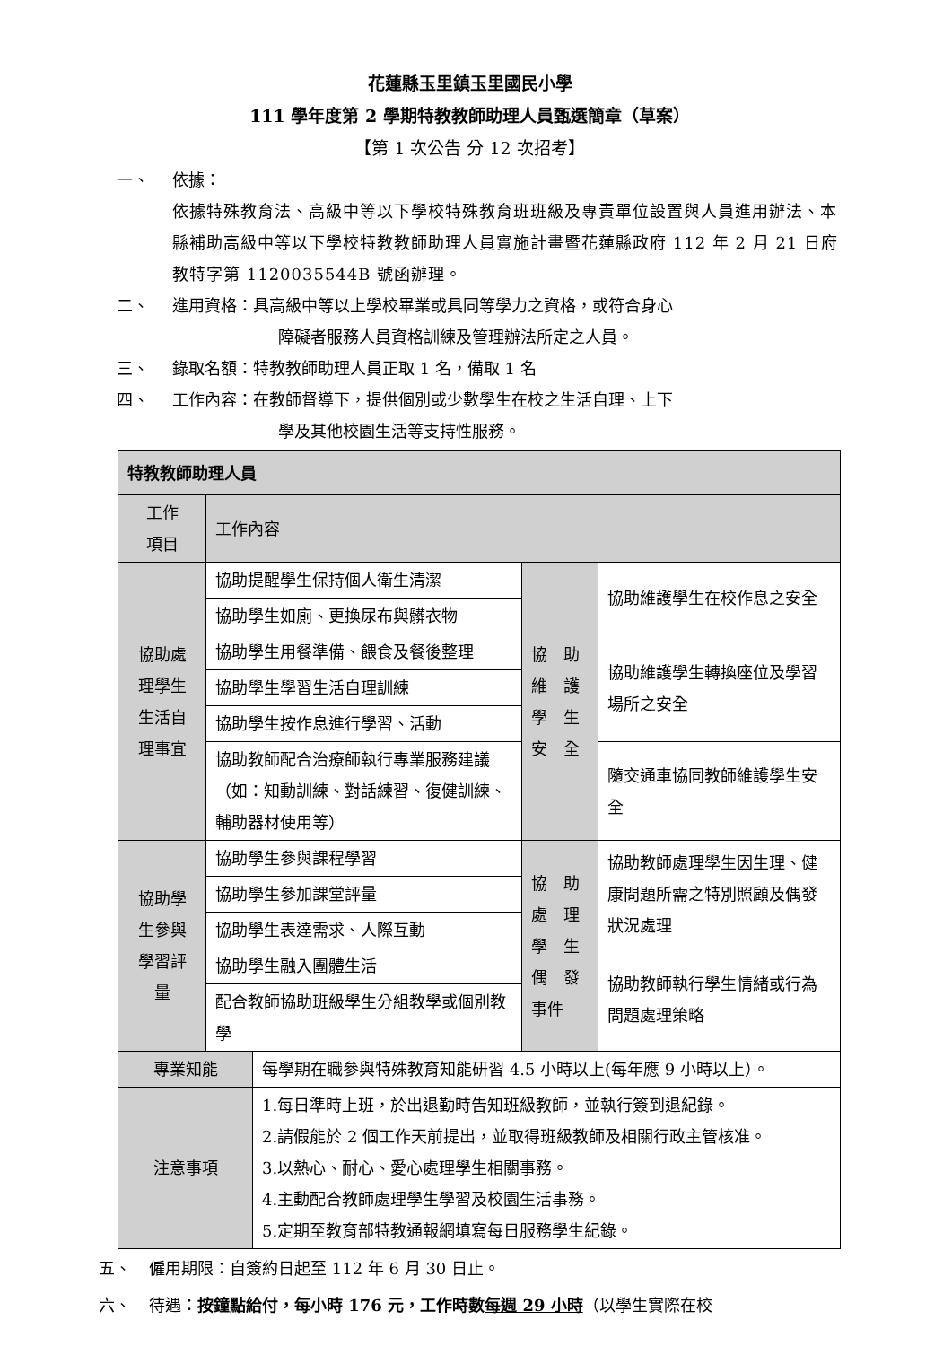花蓮縣玉里鎮玉里國民小學
111 學年度第 2 學期特教教師助理人員甄選簡章（草案）
【第 1 次公告 分 12 次招考】
一、 依據：
依據特殊教育法、高級中等以下學校特殊教育班班級及專責單位設置與人員進用辦法、本縣補助高級中等以下學校特教教師助理人員實施計畫暨花蓮縣政府 112 年 2 月 21 日府教特字第 1120035544B 號函辦理。
二、 進用資格：具高級中等以上學校畢業或具同等學力之資格，或符合身心
障礙者服務人員資格訓練及管理辦法所定之人員。
三、 錄取名額：特教教師助理人員正取 1 名，備取 1 名
四、 工作內容：在教師督導下，提供個別或少數學生在校之生活自理、上下
學及其他校園生活等支持性服務。
| 特教教師助理人員 | | | | |
| 工作 項目 | 工作內容 | | | |
| 協助處 理學生 生活自 理事宜 | 協助提醒學生保持個人衛生清潔 | | 協 助 維 護 學 生 安 全 | 協助維護學生在校作息之安全 |
| | 協助學生如廁、更換尿布與髒衣物 | | | |
| | 協助學生用餐準備、餵食及餐後整理 | | | 協助維護學生轉換座位及學習場所之安全 |
| | 協助學生學習生活自理訓練 | | | |
| | 協助學生按作息進行學習、活動 | | | |
| | 協助教師配合治療師執行專業服務建議（如：知動訓練、對話練習、復健訓練、輔助器材使用等） | | | 隨交通車協同教師維護學生安全 |
| 協助學 生參與 學習評 量 | 協助學生參與課程學習 | | 協 助 處 理 學 生 偶 發 事件 | 協助教師處理學生因生理、健康問題所需之特別照顧及偶發狀況處理 |
| | 協助學生參加課堂評量 | | | |
| | 協助學生表達需求、人際互動 | | | |
| | 協助學生融入團體生活 | | | 協助教師執行學生情緒或行為問題處理策略 |
| | 配合教師協助班級學生分組教學或個別教學 | | | |
| 專業知能 | | 每學期在職參與特殊教育知能研習 4.5 小時以上(每年應 9 小時以上）。 | | |
| 注意事項 | | 1.每日準時上班，於出退勤時告知班級教師，並執行簽到退紀錄。 2.請假能於 2 個工作天前提出，並取得班級教師及相關行政主管核准。 3.以熱心、耐心、愛心處理學生相關事務。 4.主動配合教師處理學生學習及校園生活事務。 5.定期至教育部特教通報網填寫每日服務學生紀錄。 | | |
五、 僱用期限：自簽約日起至 112 年 6 月 30 日止。
六、 待遇：按鐘點給付，每小時 176 元，工作時數每週 29 小時（以學生實際在校